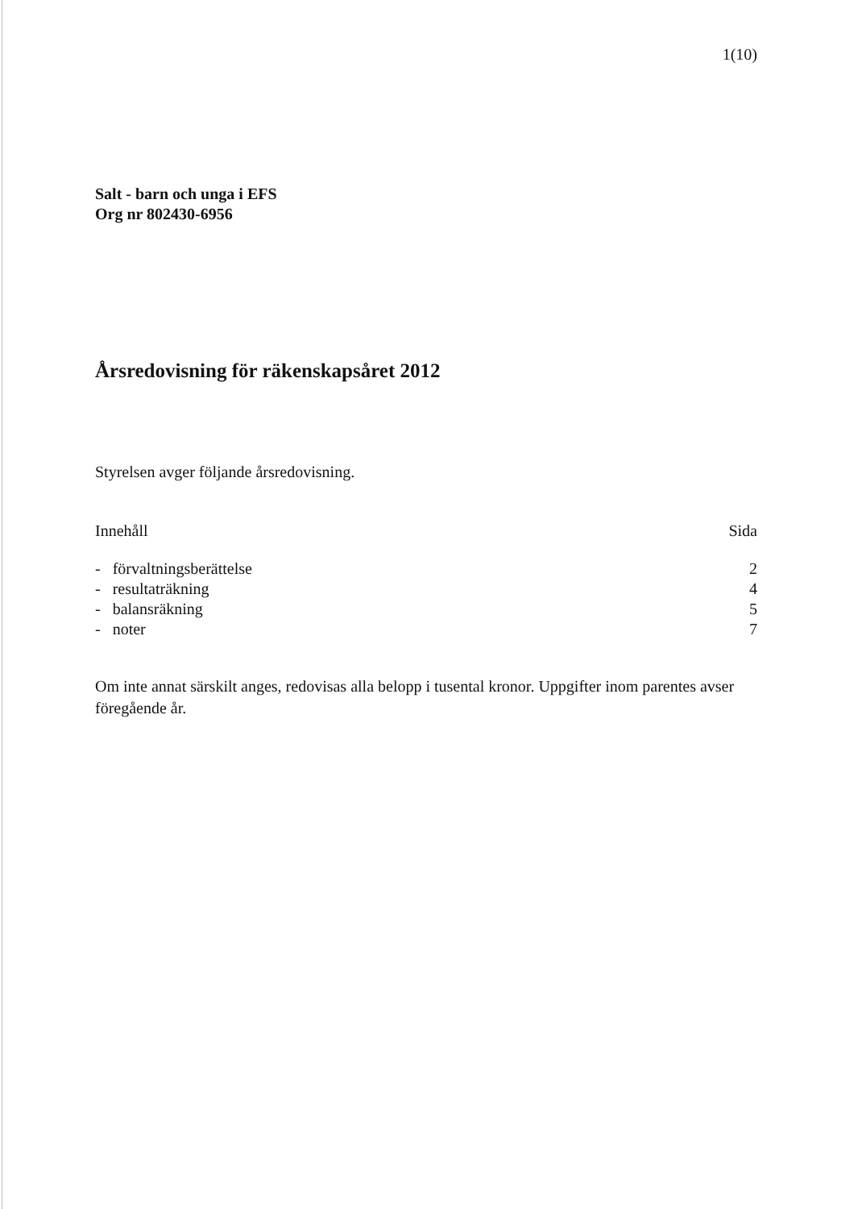1(10)
Salt - barn och unga i EFS
Org nr 802430-6956
Årsredovisning för räkenskapsåret 2012
Styrelsen avger följande årsredovisning.
Innehåll Sida
- förvaltningsberättelse 2
- resultaträkning 4
- balansräkning 5
- noter 7
Om inte annat särskilt anges, redovisas alla belopp i tusental kronor. Uppgifter inom parentes avser föregående år.